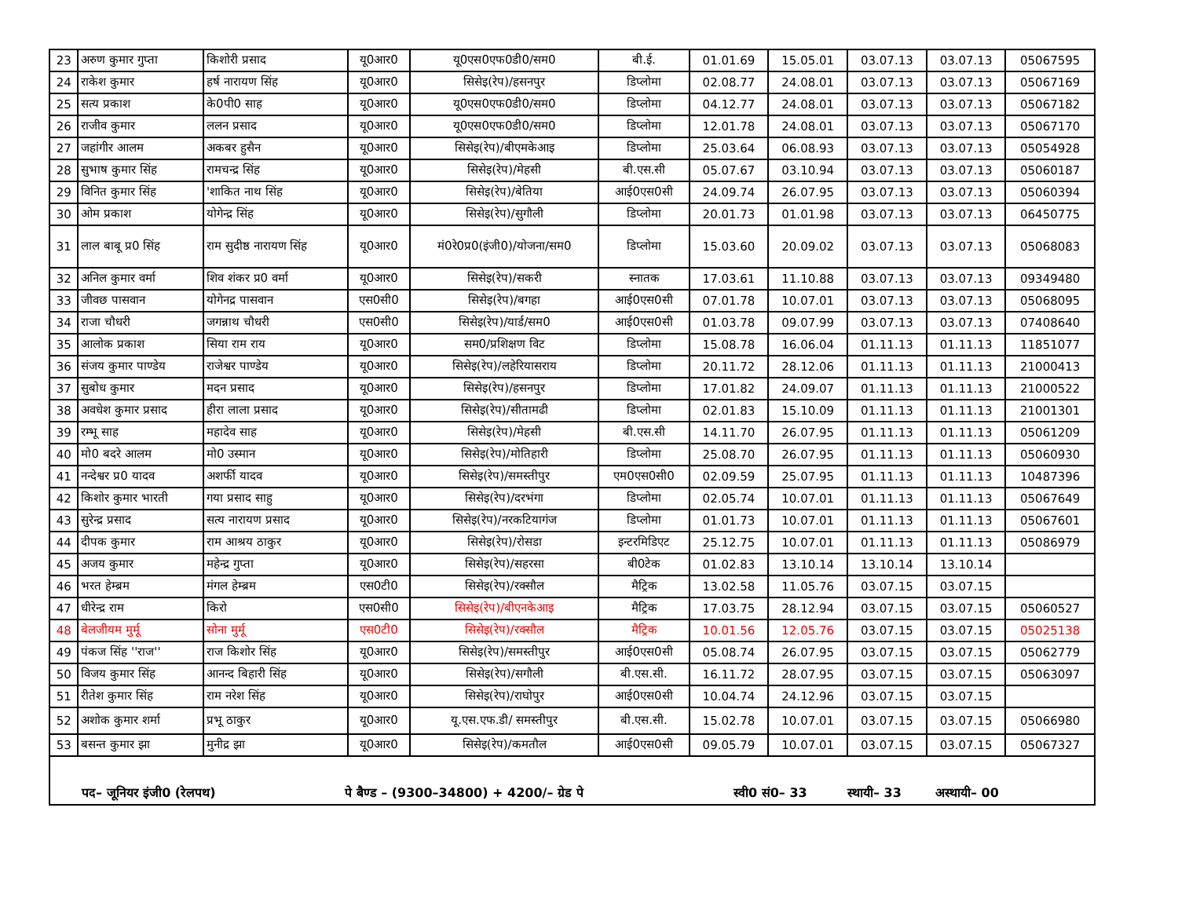| 23 | अरुण कुमार गुप्ता | किशोरी प्रसाद | यू0आर0 | यू0एस0एफ0डी0/सम0 | बी.ई. | 01.01.69 | 15.05.01 | 03.07.13 | 03.07.13 | 05067595 |
| 24 | राकेश कुमार | हर्ष नारायण सिंह | यू0आर0 | सिसेइ(रेप)/हसनपुर | डिप्लोमा | 02.08.77 | 24.08.01 | 03.07.13 | 03.07.13 | 05067169 |
| 25 | सत्य प्रकाश | के0पी0 साह | यू0आर0 | यू0एस0एफ0डी0/सम0 | डिप्लोमा | 04.12.77 | 24.08.01 | 03.07.13 | 03.07.13 | 05067182 |
| 26 | राजीव कुमार | ललन प्रसाद | यू0आर0 | यू0एस0एफ0डी0/सम0 | डिप्लोमा | 12.01.78 | 24.08.01 | 03.07.13 | 03.07.13 | 05067170 |
| 27 | जहांगीर आलम | अकबर हुसैन | यू0आर0 | सिसेइ(रेप)/बीएमकेआइ | डिप्लोमा | 25.03.64 | 06.08.93 | 03.07.13 | 03.07.13 | 05054928 |
| 28 | सुभाष कुमार सिंह | रामचन्द्र सिंह | यू0आर0 | सिसेइ(रेप)/मेहसी | बी.एस.सी | 05.07.67 | 03.10.94 | 03.07.13 | 03.07.13 | 05060187 |
| 29 | विनित कुमार सिंह | 'शाकित नाथ सिंह | यू0आर0 | सिसेइ(रेप)/बेतिया | आई0एस0सी | 24.09.74 | 26.07.95 | 03.07.13 | 03.07.13 | 05060394 |
| 30 | ओम प्रकाश | योगेन्द्र सिंह | यू0आर0 | सिसेइ(रेप)/सुगौली | डिप्लोमा | 20.01.73 | 01.01.98 | 03.07.13 | 03.07.13 | 06450775 |
| 31 | लाल बाबू प्र0 सिंह | राम सुदीष्ठ नारायण सिंह | यू0आर0 | मं0रे0प्र0(इंजी0)/योजना/सम0 | डिप्लोमा | 15.03.60 | 20.09.02 | 03.07.13 | 03.07.13 | 05068083 |
| 32 | अनिल कुमार वर्मा | शिव शंकर प्र0 वर्मा | यू0आर0 | सिसेइ(रेप)/सकरी | स्नातक | 17.03.61 | 11.10.88 | 03.07.13 | 03.07.13 | 09349480 |
| 33 | जीवछ पासवान | योगेनद्र पासवान | एस0सी0 | सिसेइ(रेप)/बगहा | आई0एस0सी | 07.01.78 | 10.07.01 | 03.07.13 | 03.07.13 | 05068095 |
| 34 | राजा चौधरी | जगन्नाथ चौधरी | एस0सी0 | सिसेइ(रेप)/यार्ड/सम0 | आई0एस0सी | 01.03.78 | 09.07.99 | 03.07.13 | 03.07.13 | 07408640 |
| 35 | आलोक प्रकाश | सिया राम राय | यू0आर0 | सम0/प्रशिक्षण विट | डिप्लोमा | 15.08.78 | 16.06.04 | 01.11.13 | 01.11.13 | 11851077 |
| 36 | संजय कुमार पाण्डेय | राजेश्वर पाण्डेय | यू0आर0 | सिसेइ(रेप)/लहेरियासराय | डिप्लोमा | 20.11.72 | 28.12.06 | 01.11.13 | 01.11.13 | 21000413 |
| 37 | सुबोध कुमार | मदन प्रसाद | यू0आर0 | सिसेइ(रेप)/हसनपुर | डिप्लोमा | 17.01.82 | 24.09.07 | 01.11.13 | 01.11.13 | 21000522 |
| 38 | अवधेश कुमार प्रसाद | हीरा लाला प्रसाद | यू0आर0 | सिसेइ(रेप)/सीतामढी | डिप्लोमा | 02.01.83 | 15.10.09 | 01.11.13 | 01.11.13 | 21001301 |
| 39 | रम्भू साह | महादेव साह | यू0आर0 | सिसेइ(रेप)/मेहसी | बी.एस.सी | 14.11.70 | 26.07.95 | 01.11.13 | 01.11.13 | 05061209 |
| 40 | मो0 बदरे आलम | मो0 उस्मान | यू0आर0 | सिसेइ(रेप)/मोतिहारी | डिप्लोमा | 25.08.70 | 26.07.95 | 01.11.13 | 01.11.13 | 05060930 |
| 41 | नन्देश्वर प्र0 यादव | अशर्फी यादव | यू0आर0 | सिसेइ(रेप)/समस्तीपुर | एम0एस0सी0 | 02.09.59 | 25.07.95 | 01.11.13 | 01.11.13 | 10487396 |
| 42 | किशोर कुमार भारती | गया प्रसाद साहु | यू0आर0 | सिसेइ(रेप)/दरभंगा | डिप्लोमा | 02.05.74 | 10.07.01 | 01.11.13 | 01.11.13 | 05067649 |
| 43 | सुरेन्द्र प्रसाद | सत्य नारायण प्रसाद | यू0आर0 | सिसेइ(रेप)/नरकटियागंज | डिप्लोमा | 01.01.73 | 10.07.01 | 01.11.13 | 01.11.13 | 05067601 |
| 44 | दीपक कुमार | राम आश्रय ठाकुर | यू0आर0 | सिसेइ(रेप)/रोसडा | इन्टरमिडिएट | 25.12.75 | 10.07.01 | 01.11.13 | 01.11.13 | 05086979 |
| 45 | अजय कुमार | महेन्द्र गुप्ता | यू0आर0 | सिसेइ(रेप)/सहरसा | बी0टेक | 01.02.83 | 13.10.14 | 13.10.14 | 13.10.14 | |
| 46 | भरत हेम्ब्रम | मंगल हेम्ब्रम | एस0टी0 | सिसेइ(रेप)/रक्सौल | मैट्रिक | 13.02.58 | 11.05.76 | 03.07.15 | 03.07.15 | |
| 47 | धीरेन्द्र राम | किरो | एस0सी0 | सिसेइ(रेप)/बीएनकेआइ | मैट्रिक | 17.03.75 | 28.12.94 | 03.07.15 | 03.07.15 | 05060527 |
| 48 | बेलजीयम मुर्मू | सोना मुर्मू | एस0टी0 | सिसेइ(रेप)/रक्सौल | मैट्रिक | 10.01.56 | 12.05.76 | 03.07.15 | 03.07.15 | 05025138 |
| 49 | पंकज सिंह ''राज'' | राज किशोर सिंह | यू0आर0 | सिसेइ(रेप)/समस्तीपुर | आई0एस0सी | 05.08.74 | 26.07.95 | 03.07.15 | 03.07.15 | 05062779 |
| 50 | विजय कुमार सिंह | आनन्द बिहारी सिंह | यू0आर0 | सिसेइ(रेप)/सगौली | बी.एस.सी. | 16.11.72 | 28.07.95 | 03.07.15 | 03.07.15 | 05063097 |
| 51 | रीतेश कुमार सिंह | राम नरेश सिंह | यू0आर0 | सिसेइ(रेप)/राघोपुर | आई0एस0सी | 10.04.74 | 24.12.96 | 03.07.15 | 03.07.15 | |
| 52 | अशोक कुमार शर्मा | प्रभू ठाकुर | यू0आर0 | यू.एस.एफ.डी/ समस्तीपुर | बी.एस.सी. | 15.02.78 | 10.07.01 | 03.07.15 | 03.07.15 | 05066980 |
| 53 | बसन्त कुमार झा | मुनीद्र झा | यू0आर0 | सिसेइ(रेप)/कमतौल | आई0एस0सी | 09.05.79 | 10.07.01 | 03.07.15 | 03.07.15 | 05067327 |
पद– जूनियर इंजी0 (रेलपथ) पे बैण्ड – (9300–34800) + 4200/– ग्रेड पे स्वी0 सं0– 33 स्थायी– 33 अस्थायी– 00